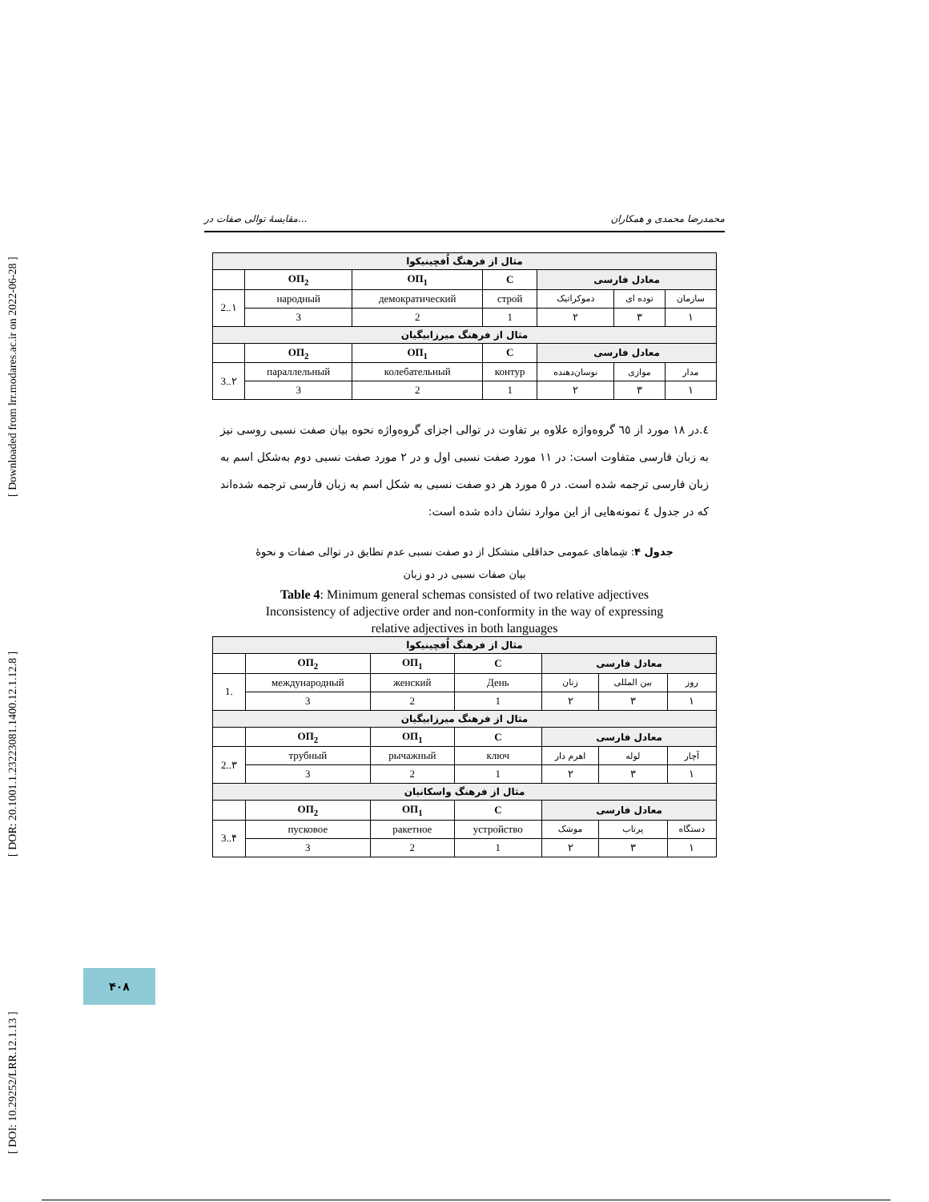[ DOI: 10.29252/LRR.12.1.13 ] [ DOR: 20.1001.1.23223081.1400.12.1.12.8 ] [ Downloaded from lrr.modares.ac.ir on 2022-06-28 ]
مقایسهٔ توالی صفات در... محمدرضا محمدی و همکاران
| مثال از فرهنگ اُفچینیکوا | | | | | | |
| | ОП<sub>2</sub> | ОП<sub>1</sub> | С | معادل فارسی | | |
| 2..۱ | народный | демократический | строй | دموکراتیک | توده ای | سازمان |
| | 3 | 2 | 1 | ۲ | ۳ | ۱ |
| مثال از فرهنگ میرزابیگیان | | | | | | |
| | ОП<sub>2</sub> | ОП<sub>1</sub> | С | معادل فارسی | | |
| 3..۲ | параллельный | колебательный | контур | نوسان‌دهنده | موازی | مدار |
| | 3 | 2 | 1 | ۲ | ۳ | ۱ |
٤.در ١٨ مورد از ٦٥ گروه‌واژه علاوه بر تفاوت در توالی اجزای گروه‌واژه نحوه بیان صفت نسبی روسی نیز به زبان فارسی متفاوت است: در ١١ مورد صفت نسبی اول و در ٢ مورد صفت نسبی دوم به‌شکل اسم به زبان فارسی ترجمه شده است. در ٥ مورد هر دو صفت نسبی به شکل اسم به زبان فارسی ترجمه شده‌اند که در جدول ٤ نمونه‌هایی از این موارد نشان داده شده است:
جدول ۴: شِماهای عمومی حداقلی متشکل از دو صفت نسبی عدم تطابق در توالی صفات و نحوهٔ
بیان صفات نسبی در دو زبان
Table 4: Minimum general schemas consisted of two relative adjectives
Inconsistency of adjective order and non-conformity in the way of expressing
relative adjectives in both languages
| مثال از فرهنگ اُفچینیکوا | | | | | | |
| | ОП<sub>2</sub> | ОП<sub>1</sub> | С | معادل فارسی | | |
| 1. | международный | женский | День | زنان | بین المللی | روز |
| | 3 | 2 | 1 | ۲ | ۳ | ۱ |
| مثال از فرهنگ میرزابیگیان | | | | | | |
| | ОП<sub>2</sub> | ОП<sub>1</sub> | С | معادل فارسی | | |
| 2..۳ | трубный | рычажный | ключ | اهرم دار | لوله | آچار |
| | 3 | 2 | 1 | ۲ | ۳ | ۱ |
| مثال از فرهنگ واسکانیان | | | | | | |
| | ОП<sub>2</sub> | ОП<sub>1</sub> | С | معادل فارسی | | |
| 3..۴ | пусковое | ракетное | устройство | موشک | پرتاب | دستگاه |
| | 3 | 2 | 1 | ۲ | ۳ | ۱ |
۴۰۸